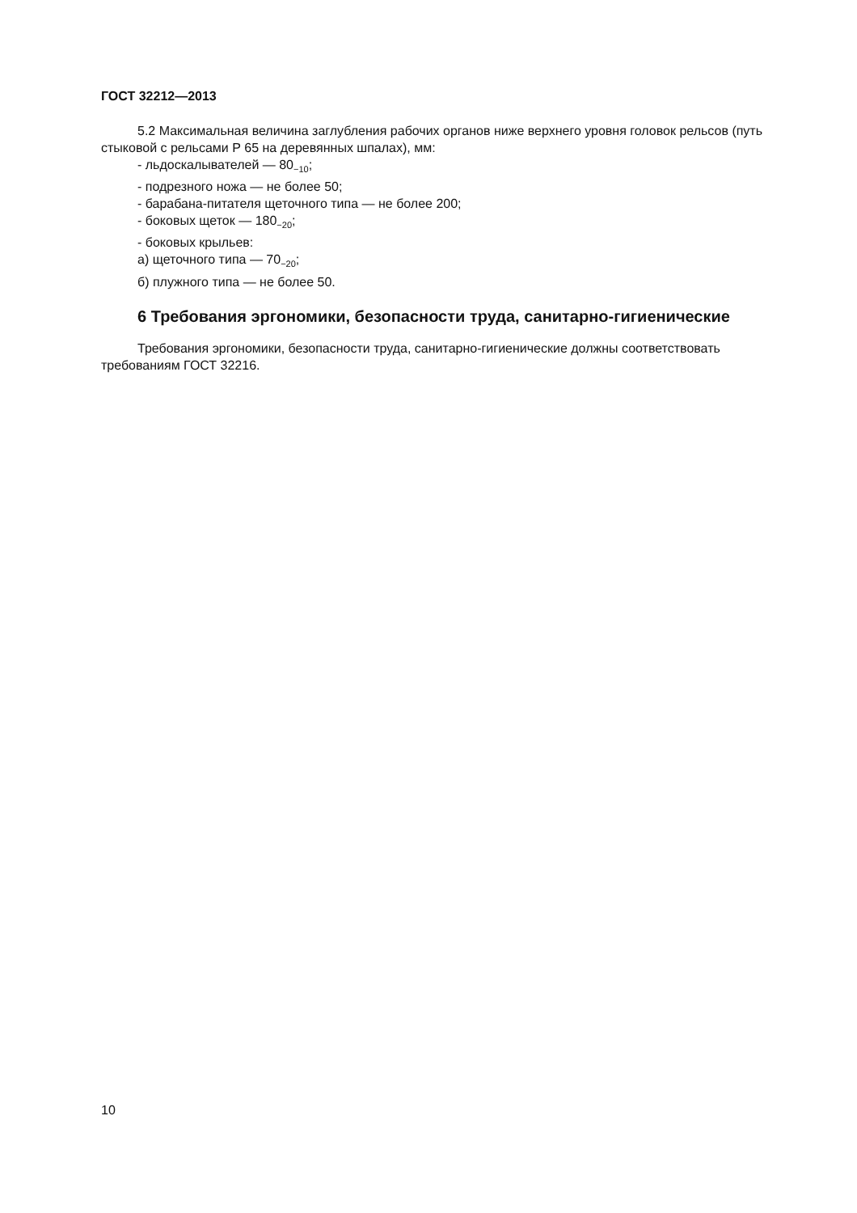ГОСТ 32212—2013
5.2 Максимальная величина заглубления рабочих органов ниже верхнего уровня головок рельсов (путь стыковой с рельсами Р 65 на деревянных шпалах), мм:
- льдоскалывателей — 80<sub>−10</sub>;
- подрезного ножа — не более 50;
- барабана-питателя щеточного типа — не более 200;
- боковых щеток — 180<sub>−20</sub>;
- боковых крыльев:
а) щеточного типа — 70<sub>−20</sub>;
б) плужного типа — не более 50.
6 Требования эргономики, безопасности труда, санитарно-гигиенические
Требования эргономики, безопасности труда, санитарно-гигиенические должны соответствовать требованиям ГОСТ 32216.
10